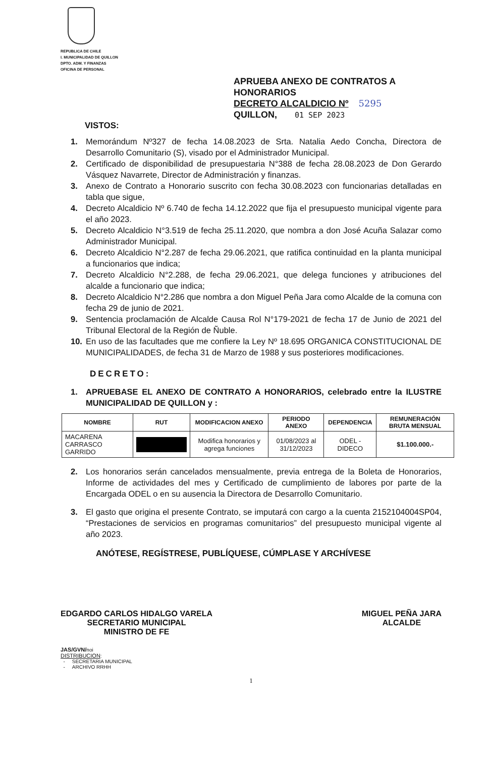REPUBLICA DE CHILE
I. MUNICIPALIDAD DE QUILLON
DPTO. ADM. Y FINANZAS
OFICINA DE PERSONAL
APRUEBA ANEXO DE CONTRATOS A HONORARIOS
DECRETO ALCALDICIO Nº 5295
QUILLON, 01 SEP 2023
VISTOS:
1. Memorándum Nº327 de fecha 14.08.2023 de Srta. Natalia Aedo Concha, Directora de Desarrollo Comunitario (S), visado por el Administrador Municipal.
2. Certificado de disponibilidad de presupuestaria N°388 de fecha 28.08.2023 de Don Gerardo Vásquez Navarrete, Director de Administración y finanzas.
3. Anexo de Contrato a Honorario suscrito con fecha 30.08.2023 con funcionarias detalladas en tabla que sigue,
4. Decreto Alcaldicio Nº 6.740 de fecha 14.12.2022 que fija el presupuesto municipal vigente para el año 2023.
5. Decreto Alcaldicio N°3.519 de fecha 25.11.2020, que nombra a don José Acuña Salazar como Administrador Municipal.
6. Decreto Alcaldicio N°2.287 de fecha 29.06.2021, que ratifica continuidad en la planta municipal a funcionarios que indica;
7. Decreto Alcaldicio N°2.288, de fecha 29.06.2021, que delega funciones y atribuciones del alcalde a funcionario que indica;
8. Decreto Alcaldicio N°2.286 que nombra a don Miguel Peña Jara como Alcalde de la comuna con fecha 29 de junio de 2021.
9. Sentencia proclamación de Alcalde Causa Rol N°179-2021 de fecha 17 de Junio de 2021 del Tribunal Electoral de la Región de Ñuble.
10. En uso de las facultades que me confiere la Ley Nº 18.695 ORGANICA CONSTITUCIONAL DE MUNICIPALIDADES, de fecha 31 de Marzo de 1988 y sus posteriores modificaciones.
DECRETO:
1. APRUEBASE EL ANEXO DE CONTRATO A HONORARIOS, celebrado entre la ILUSTRE MUNICIPALIDAD DE QUILLON y :
| NOMBRE | RUT | MODIFICACION ANEXO | PERIODO ANEXO | DEPENDENCIA | REMUNERACIÓN BRUTA MENSUAL |
| --- | --- | --- | --- | --- | --- |
| MACARENA CARRASCO GARRIDO | | Modifica honorarios y agrega funciones | 01/08/2023 al 31/12/2023 | ODEL - DIDECO | $1.100.000.- |
2. Los honorarios serán cancelados mensualmente, previa entrega de la Boleta de Honorarios, Informe de actividades del mes y Certificado de cumplimiento de labores por parte de la Encargada ODEL o en su ausencia la Directora de Desarrollo Comunitario.
3. El gasto que origina el presente Contrato, se imputará con cargo a la cuenta 2152104004SP04, “Prestaciones de servicios en programas comunitarios” del presupuesto municipal vigente al año 2023.
ANÓTESE, REGÍSTRESE, PUBLÍQUESE, CÚMPLASE Y ARCHÍVESE
EDGARDO CARLOS HIDALGO VARELA
SECRETARIO MUNICIPAL
MINISTRO DE FE
MIGUEL PEÑA JARA
ALCALDE
JAS/GVN/noi
DISTRIBUCION:
- SECRETARIA MUNICIPAL
- ARCHIVO RRHH
1